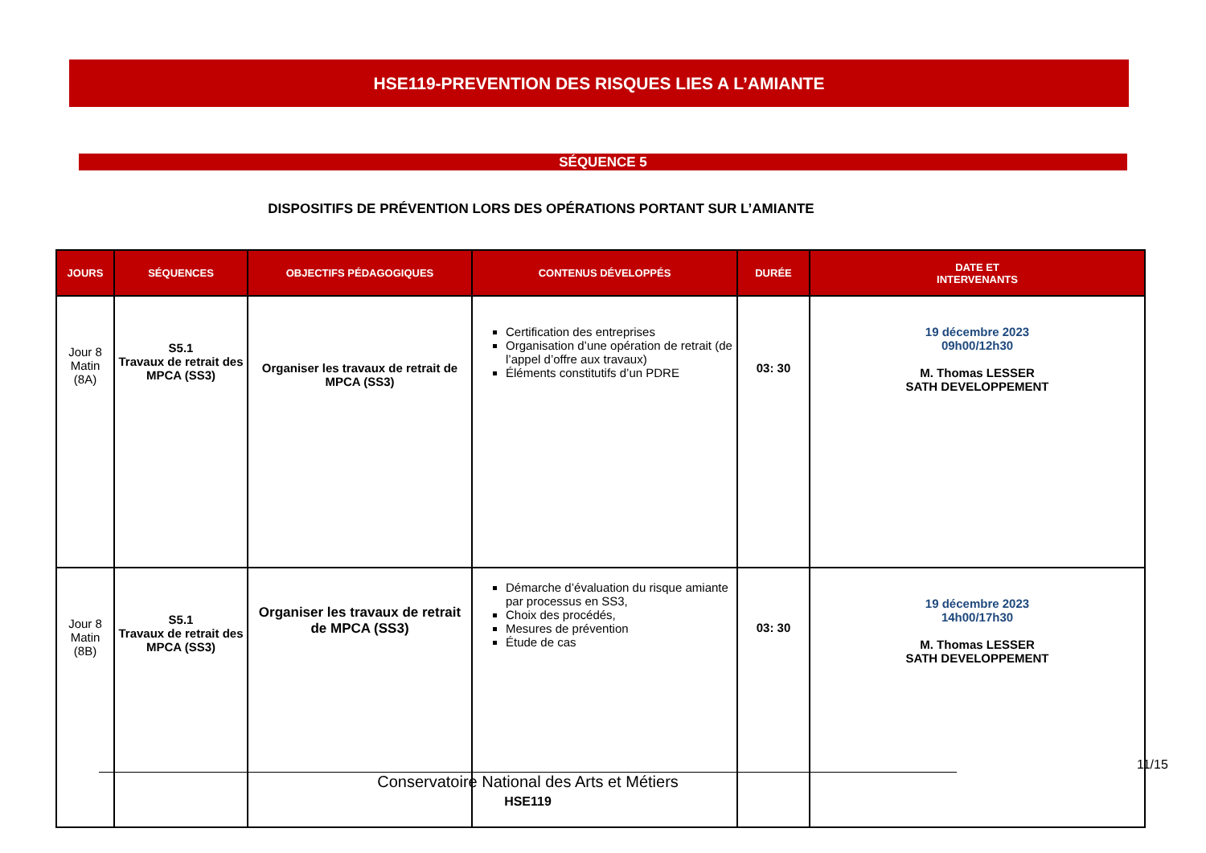HSE119-PREVENTION DES RISQUES LIES A L’AMIANTE
SÉQUENCE 5
DISPOSITIFS DE PRÉVENTION LORS DES OPÉRATIONS PORTANT SUR L’AMIANTE
| JOURS | SÉQUENCES | OBJECTIFS PÉDAGOGIQUES | CONTENUS DÉVELOPPÉS | DURÉE | DATE ET INTERVENANTS |
| --- | --- | --- | --- | --- | --- |
| Jour 8 Matin (8A) | S5.1 Travaux de retrait des MPCA (SS3) | Organiser les travaux de retrait de MPCA (SS3) | Certification des entreprises Organisation d’une opération de retrait (de l’appel d’offre aux travaux) Éléments constitutifs d’un PDRE | 03: 30 | 19 décembre 2023 09h00/12h30 M. Thomas LESSER SATH DEVELOPPEMENT |
| Jour 8 Matin (8B) | S5.1 Travaux de retrait des MPCA (SS3) | Organiser les travaux de retrait de MPCA (SS3) | Démarche d’évaluation du risque amiante par processus en SS3, Choix des procédés, Mesures de prévention Étude de cas | 03: 30 | 19 décembre 2023 14h00/17h30 M. Thomas LESSER SATH DEVELOPPEMENT |
11/15
Conservatoire National des Arts et Métiers
HSE119